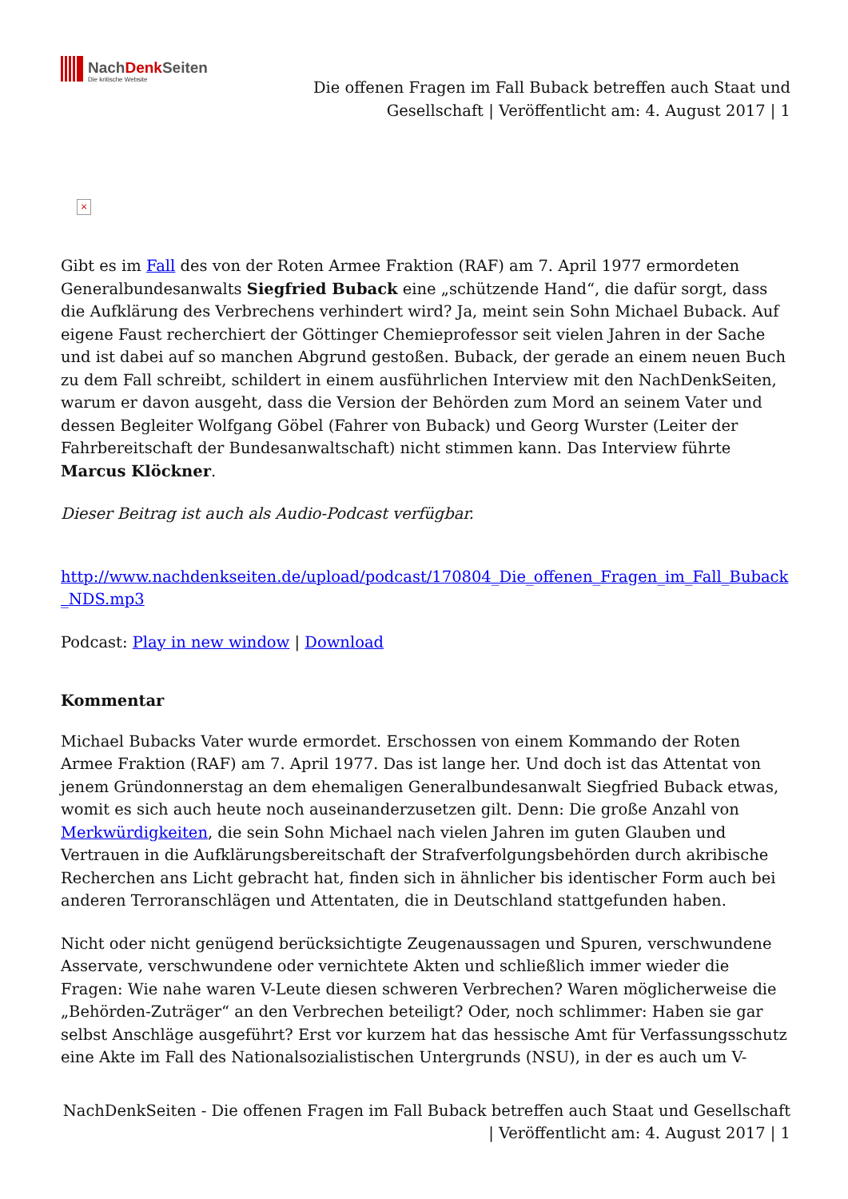NachDenk Seiten
Die kritische Website
Die offenen Fragen im Fall Buback betreffen auch Staat und
Gesellschaft | Veröffentlicht am: 4. August 2017 | 1
×
Gibt es im Fall des von der Roten Armee Fraktion (RAF) am 7. April 1977 ermordeten Generalbundesanwalts Siegfried Buback eine „schützende Hand“, die dafür sorgt, dass die Aufklärung des Verbrechens verhindert wird? Ja, meint sein Sohn Michael Buback. Auf eigene Faust recherchiert der Göttinger Chemieprofessor seit vielen Jahren in der Sache und ist dabei auf so manchen Abgrund gestoßen. Buback, der gerade an einem neuen Buch zu dem Fall schreibt, schildert in einem ausführlichen Interview mit den NachDenkSeiten, warum er davon ausgeht, dass die Version der Behörden zum Mord an seinem Vater und dessen Begleiter Wolfgang Göbel (Fahrer von Buback) und Georg Wurster (Leiter der Fahrbereitschaft der Bundesanwaltschaft) nicht stimmen kann. Das Interview führte Marcus Klöckner.
Dieser Beitrag ist auch als Audio-Podcast verfügbar.
http://www.nachdenkseiten.de/upload/podcast/170804_Die_offenen_Fragen_im_Fall_Buback _NDS.mp3
Podcast: Play in new window | Download
Kommentar
Michael Bubacks Vater wurde ermordet. Erschossen von einem Kommando der Roten Armee Fraktion (RAF) am 7. April 1977. Das ist lange her. Und doch ist das Attentat von jenem Gründonnerstag an dem ehemaligen Generalbundesanwalt Siegfried Buback etwas, womit es sich auch heute noch auseinanderzusetzen gilt. Denn: Die große Anzahl von Merkwürdigkeiten, die sein Sohn Michael nach vielen Jahren im guten Glauben und Vertrauen in die Aufklärungsbereitschaft der Strafverfolgungsbehörden durch akribische Recherchen ans Licht gebracht hat, finden sich in ähnlicher bis identischer Form auch bei anderen Terroranschlägen und Attentaten, die in Deutschland stattgefunden haben.
Nicht oder nicht genügend berücksichtigte Zeugenaussagen und Spuren, verschwundene Asservate, verschwundene oder vernichtete Akten und schließlich immer wieder die Fragen: Wie nahe waren V-Leute diesen schweren Verbrechen? Waren möglicherweise die „Behörden-Zuträger“ an den Verbrechen beteiligt? Oder, noch schlimmer: Haben sie gar selbst Anschläge ausgeführt? Erst vor kurzem hat das hessische Amt für Verfassungsschutz eine Akte im Fall des Nationalsozialistischen Untergrunds (NSU), in der es auch um V-
NachDenkSeiten - Die offenen Fragen im Fall Buback betreffen auch Staat und Gesellschaft
| Veröffentlicht am: 4. August 2017 | 1